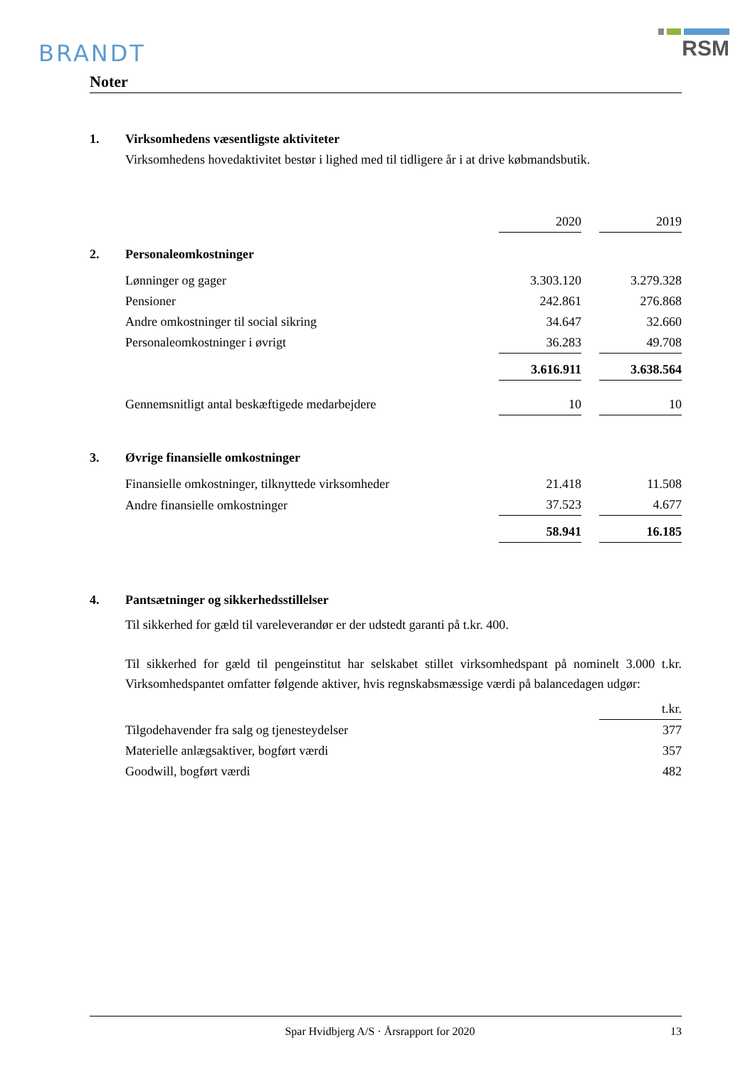BRANDT
RSM
Noter
| 1. | Virksomhedens væsentligste aktiviteter | | | |
| | Virksomhedens hovedaktivitet bestør i lighed med til tidligere år i at drive købmandsbutik. | | | |
| | | 2020 | | 2019 |
| 2. | Personaleomkostninger | | | |
| | Lønninger og gager | 3.303.120 | | 3.279.328 |
| | Pensioner | 242.861 | | 276.868 |
| | Andre omkostninger til social sikring | 34.647 | | 32.660 |
| | Personaleomkostninger i øvrigt | 36.283 | | 49.708 |
| | | 3.616.911 | | 3.638.564 |
| | Gennemsnitligt antal beskæftigede medarbejdere | 10 | | 10 |
| 3. | Øvrige finansielle omkostninger | | | |
| | Finansielle omkostninger, tilknyttede virksomheder | 21.418 | | 11.508 |
| | Andre finansielle omkostninger | 37.523 | | 4.677 |
| | | 58.941 | | 16.185 |
| 4. | Pantsætninger og sikkerhedsstillelser | | | |
Til sikkerhed for gæld til vareleverandør er der udstedt garanti på t.kr. 400.
Til sikkerhed for gæld til pengeinstitut har selskabet stillet virksomhedspant på nominelt 3.000 t.kr. Virksomhedspantet omfatter følgende aktiver, hvis regnskabsmæssige værdi på balancedagen udgør:
| | t.kr. |
| Tilgodehavender fra salg og tjenesteydelser | 377 |
| Materielle anlægsaktiver, bogført værdi | 357 |
| Goodwill, bogført værdi | 482 |
Spar Hvidbjerg A/S · Årsrapport for 2020 13